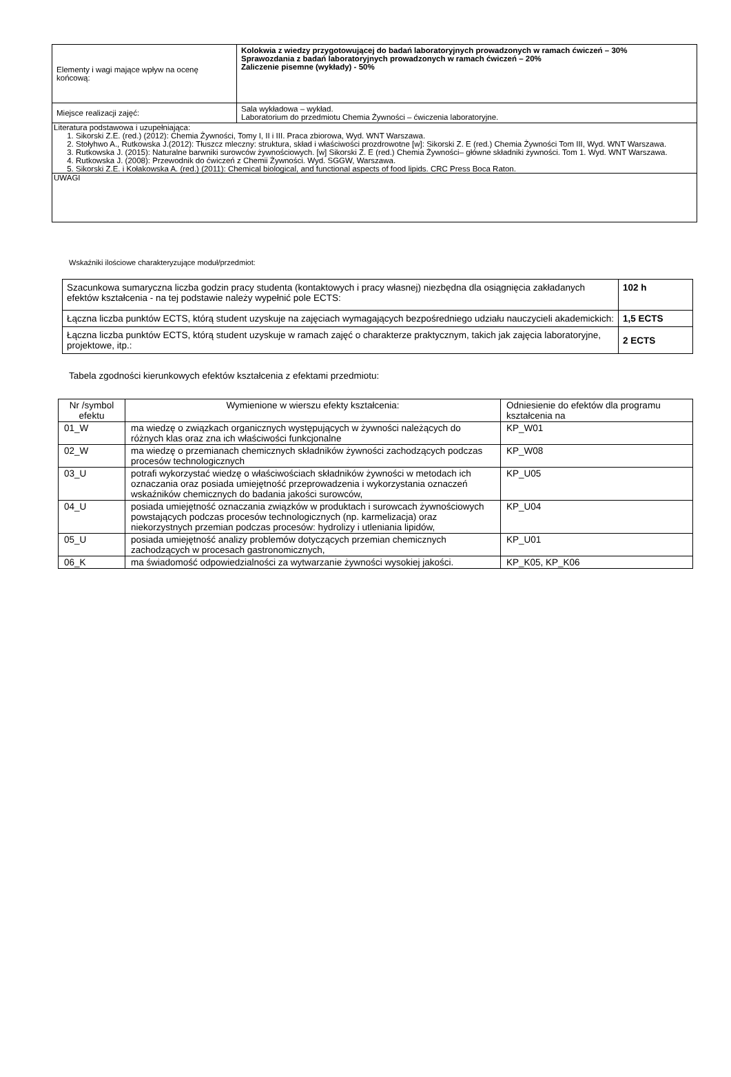| Elementy i wagi mające wpływ na ocenę końcową: | Kolokwia z wiedzy przygotowującej do badań laboratoryjnych prowadzonych w ramach ćwiczeń – 30% Sprawozdania z badań laboratoryjnych prowadzonych w ramach ćwiczeń – 20% Zaliczenie pisemne (wykłady) - 50% |
| Miejsce realizacji zajęć: | Sala wykładowa – wykład. Laboratorium do przedmiotu Chemia Żywności – ćwiczenia laboratoryjne. |
| Literatura podstawowa i uzupełniająca: 1. Sikorski Z.E. (red.) (2012): Chemia Żywności, Tomy I, II i III. Praca zbiorowa, Wyd. WNT Warszawa. 2. Stołyhwo A., Rutkowska J.(2012): Tłuszcz mleczny: struktura, skład i właściwości prozdrowotne [w]: Sikorski Z. E (red.) Chemia Żywności Tom III, Wyd. WNT Warszawa. 3. Rutkowska J. (2015): Naturalne barwniki surowców żywnościowych. [w] Sikorski Z. E (red.) Chemia Żywności– główne składniki żywności. Tom 1. Wyd. WNT Warszawa. 4. Rutkowska J. (2008): Przewodnik do ćwiczeń z Chemii Żywności. Wyd. SGGW, Warszawa. 5. Sikorski Z.E. i Kołakowska A. (red.) (2011): Chemical biological, and functional aspects of food lipids. CRC Press Boca Raton. | |
| UWAGI | |
Wskaźniki ilościowe charakteryzujące moduł/przedmiot:
| Szacunkowa sumaryczna liczba godzin pracy studenta (kontaktowych i pracy własnej) niezbędna dla osiągnięcia zakładanych efektów kształcenia - na tej podstawie należy wypełnić pole ECTS: | 102 h |
| Łączna liczba punktów ECTS, którą student uzyskuje na zajęciach wymagających bezpośredniego udziału nauczycieli akademickich: | 1,5 ECTS |
| Łączna liczba punktów ECTS, którą student uzyskuje w ramach zajęć o charakterze praktycznym, takich jak zajęcia laboratoryjne, projektowe, itp.: | 2 ECTS |
Tabela zgodności kierunkowych efektów kształcenia z efektami przedmiotu:
| Nr /symbol efektu | Wymienione w wierszu efekty kształcenia: | Odniesienie do efektów dla programu kształcenia na |
| --- | --- | --- |
| 01_W | ma wiedzę o związkach organicznych występujących w żywności należących do różnych klas oraz zna ich właściwości funkcjonalne | KP_W01 |
| 02_W | ma wiedzę o przemianach chemicznych składników żywności zachodzących podczas procesów technologicznych | KP_W08 |
| 03_U | potrafi wykorzystać wiedzę o właściwościach składników żywności w metodach ich oznaczania oraz posiada umiejętność przeprowadzenia i wykorzystania oznaczeń wskaźników chemicznych do badania jakości surowców, | KP_U05 |
| 04_U | posiada umiejętność oznaczania związków w produktach i surowcach żywnościowych powstających podczas procesów technologicznych (np. karmelizacja) oraz niekorzystnych przemian podczas procesów: hydrolizy i utleniania lipidów, | KP_U04 |
| 05_U | posiada umiejętność analizy problemów dotyczących przemian chemicznych zachodzących w procesach gastronomicznych, | KP_U01 |
| 06_K | ma świadomość odpowiedzialności za wytwarzanie żywności wysokiej jakości. | KP_K05, KP_K06 |